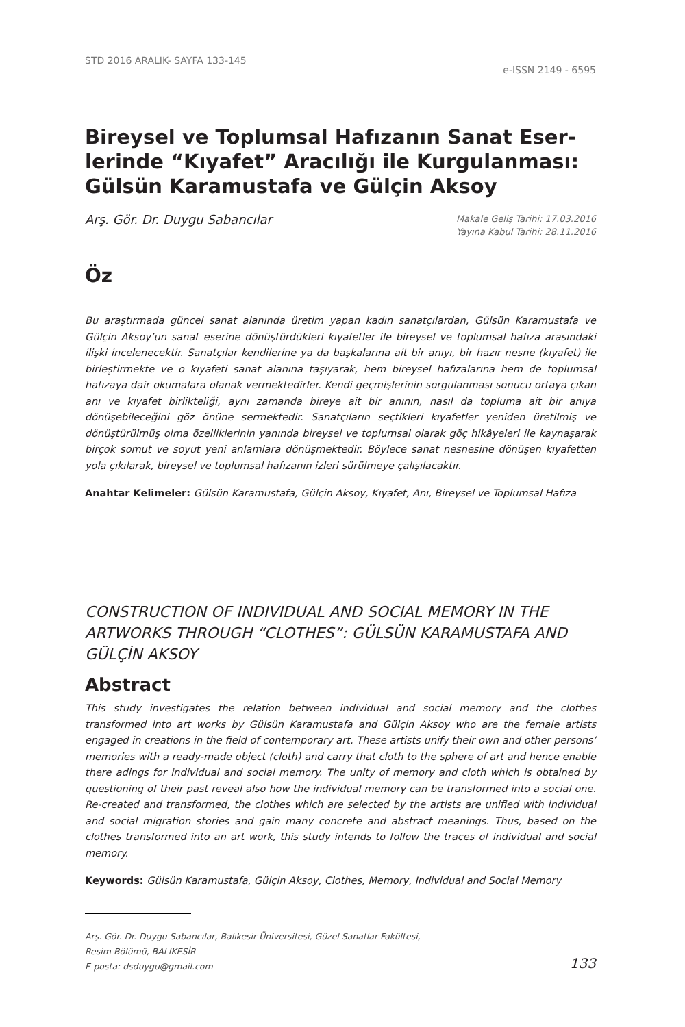STD 2016 ARALIK- SAYFA 133-145 e-ISSN 2149 - 6595
Bireysel ve Toplumsal Hafızanın Sanat Eser-lerinde “Kıyafet” Aracılığı ile Kurgulanması: Gülsün Karamustafa ve Gülçin Aksoy
Arş. Gör. Dr. Duygu Sabancılar Makale Geliş Tarihi: 17.03.2016
Yayına Kabul Tarihi: 28.11.2016
Öz
Bu araştırmada güncel sanat alanında üretim yapan kadın sanatçılardan, Gülsün Karamustafa ve Gülçin Aksoy’un sanat eserine dönüştürdükleri kıyafetler ile bireysel ve toplumsal hafıza arasındaki ilişki incelenecektir. Sanatçılar kendilerine ya da başkalarına ait bir anıyı, bir hazır nesne (kıyafet) ile birleştirmekte ve o kıyafeti sanat alanına taşıyarak, hem bireysel hafızalarına hem de toplumsal hafızaya dair okumalara olanak vermektedirler. Kendi geçmişlerinin sorgulanması sonucu ortaya çıkan anı ve kıyafet birlikteliği, aynı zamanda bireye ait bir anının, nasıl da topluma ait bir anıya dönüşebileceğini göz önüne sermektedir. Sanatçıların seçtikleri kıyafetler yeniden üretilmiş ve dönüştürülmüş olma özelliklerinin yanında bireysel ve toplumsal olarak göç hikâyeleri ile kaynaşarak birçok somut ve soyut yeni anlamlara dönüşmektedir. Böylece sanat nesnesine dönüşen kıyafetten yola çıkılarak, bireysel ve toplumsal hafızanın izleri sürülmeye çalışılacaktır.
Anahtar Kelimeler: Gülsün Karamustafa, Gülçin Aksoy, Kıyafet, Anı, Bireysel ve Toplumsal Hafıza
CONSTRUCTION OF INDIVIDUAL AND SOCIAL MEMORY IN THE ARTWORKS THROUGH “CLOTHES”: GÜLSÜN KARAMUSTAFA AND GÜLÇİN AKSOY
Abstract
This study investigates the relation between individual and social memory and the clothes transformed into art works by Gülsün Karamustafa and Gülçin Aksoy who are the female artists engaged in creations in the field of contemporary art. These artists unify their own and other persons’ memories with a ready-made object (cloth) and carry that cloth to the sphere of art and hence enable there adings for individual and social memory. The unity of memory and cloth which is obtained by questioning of their past reveal also how the individual memory can be transformed into a social one. Re-created and transformed, the clothes which are selected by the artists are unified with individual and social migration stories and gain many concrete and abstract meanings. Thus, based on the clothes transformed into an art work, this study intends to follow the traces of individual and social memory.
Keywords: Gülsün Karamustafa, Gülçin Aksoy, Clothes, Memory, Individual and Social Memory
Arş. Gör. Dr. Duygu Sabancılar, Balıkesir Üniversitesi, Güzel Sanatlar Fakültesi,
Resim Bölümü, BALIKESİR
E-posta: dsduygu@gmail.com
133